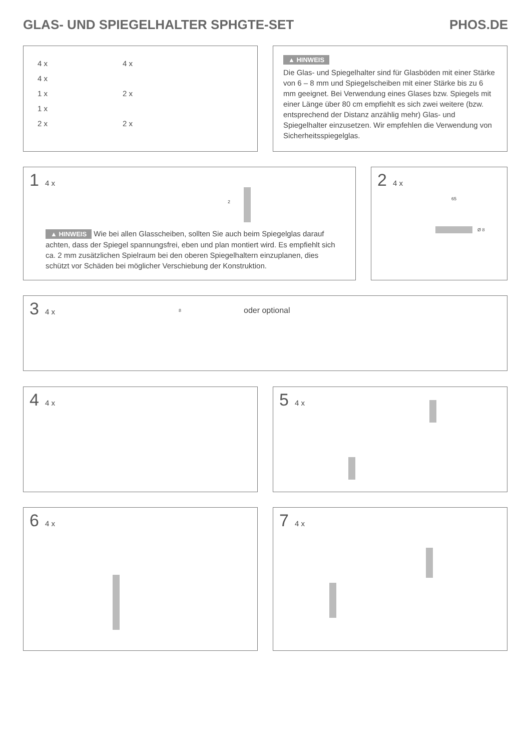GLAS- UND SPIEGELHALTER SPHGTE-SET PHOS.DE
4 x
4 x
1 x
1 x
2 x
4 x
2 x
2 x
▲ HINWEIS
Die Glas- und Spiegelhalter sind für Glasböden mit einer Stärke von 6 – 8 mm und Spiegelscheiben mit einer Stärke bis zu 6 mm geeignet. Bei Verwendung eines Glases bzw. Spiegels mit einer Länge über 80 cm empfiehlt es sich zwei weitere (bzw. entsprechend der Distanz anzählig mehr) Glas- und Spiegelhalter einzusetzen. Wir empfehlen die Verwendung von Sicherheitsspiegelglas.
1 4 x
2
▲ HINWEIS Wie bei allen Glasscheiben, sollten Sie auch beim Spiegelglas darauf achten, dass der Spiegel spannungsfrei, eben und plan montiert wird. Es empfiehlt sich ca. 2 mm zusätzlichen Spielraum bei den oberen Spiegelhaltern einzuplanen, dies schützt vor Schäden bei möglicher Verschiebung der Konstruktion.
2 4 x
65
Ø 8
3 4 x
8 oder optional
4 4 x 5 4 x
6 4 x 7 4 x